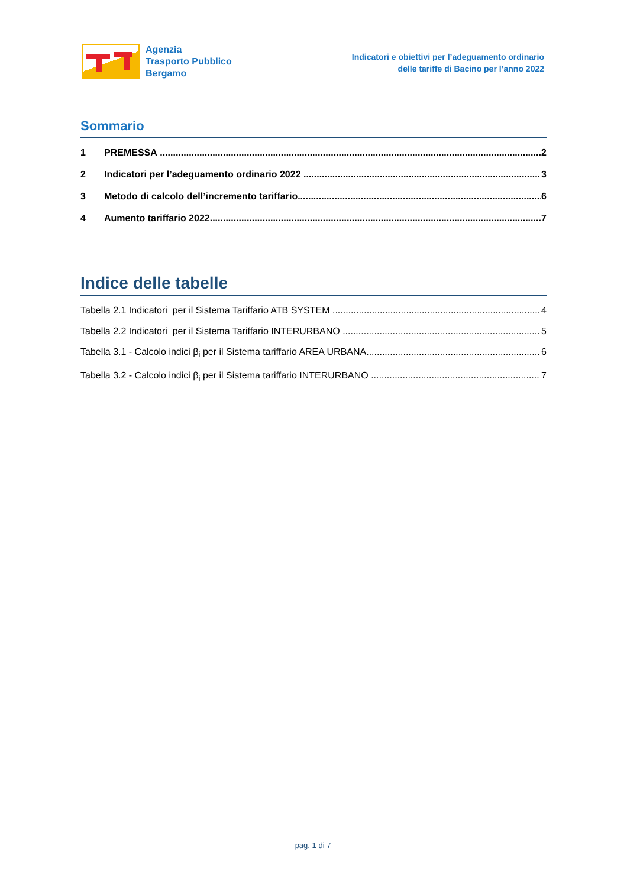Agenzia
Trasporto Pubblico
Bergamo
Indicatori e obiettivi per l’adeguamento ordinario
delle tariffe di Bacino per l’anno 2022
Sommario
1 PREMESSA 2
2 Indicatori per l’adeguamento ordinario 2022 3
3 Metodo di calcolo dell’incremento tariffario 6
4 Aumento tariffario 2022 7
Indice delle tabelle
Tabella 2.1 Indicatori per il Sistema Tariffario ATB SYSTEM 4
Tabella 2.2 Indicatori per il Sistema Tariffario INTERURBANO 5
Tabella 3.1 - Calcolo indici β<sub>i</sub> per il Sistema tariffario AREA URBANA 6
Tabella 3.2 - Calcolo indici β<sub>i</sub> per il Sistema tariffario INTERURBANO 7
pag. 1 di 7